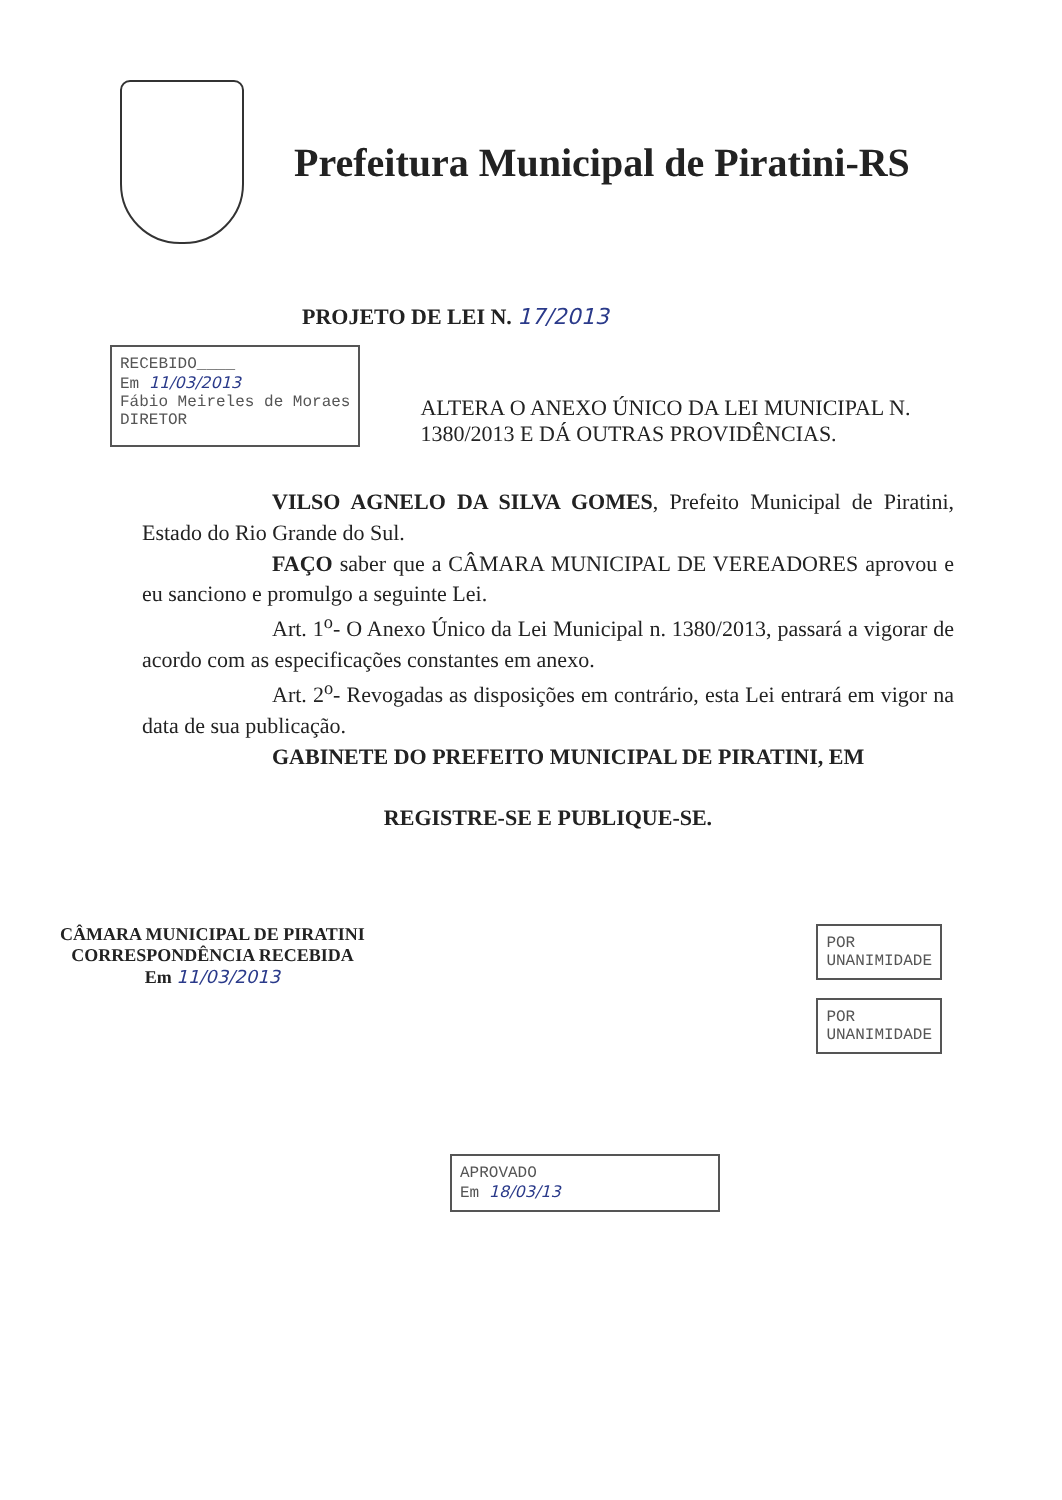Prefeitura Municipal de Piratini-RS
PROJETO DE LEI N. 17/2013
RECEBIDO____
Em 11/03/2013
Fábio Meireles de Moraes
DIRETOR
ALTERA O ANEXO ÚNICO DA LEI MUNICIPAL N. 1380/2013 E DÁ OUTRAS PROVIDÊNCIAS.
VILSO AGNELO DA SILVA GOMES, Prefeito Municipal de Piratini, Estado do Rio Grande do Sul.
FAÇO saber que a CÂMARA MUNICIPAL DE VEREADORES aprovou e eu sanciono e promulgo a seguinte Lei.
Art. 1<sup>o</sup>- O Anexo Único da Lei Municipal n. 1380/2013, passará a vigorar de acordo com as especificações constantes em anexo.
Art. 2<sup>o</sup>- Revogadas as disposições em contrário, esta Lei entrará em vigor na data de sua publicação.
GABINETE DO PREFEITO MUNICIPAL DE PIRATINI, EM
REGISTRE-SE E PUBLIQUE-SE.
CÂMARA MUNICIPAL DE PIRATINI
CORRESPONDÊNCIA RECEBIDA
Em 11/03/2013
POR
UNANIMIDADE
POR
UNANIMIDADE
APROVADO
Em 18/03/13